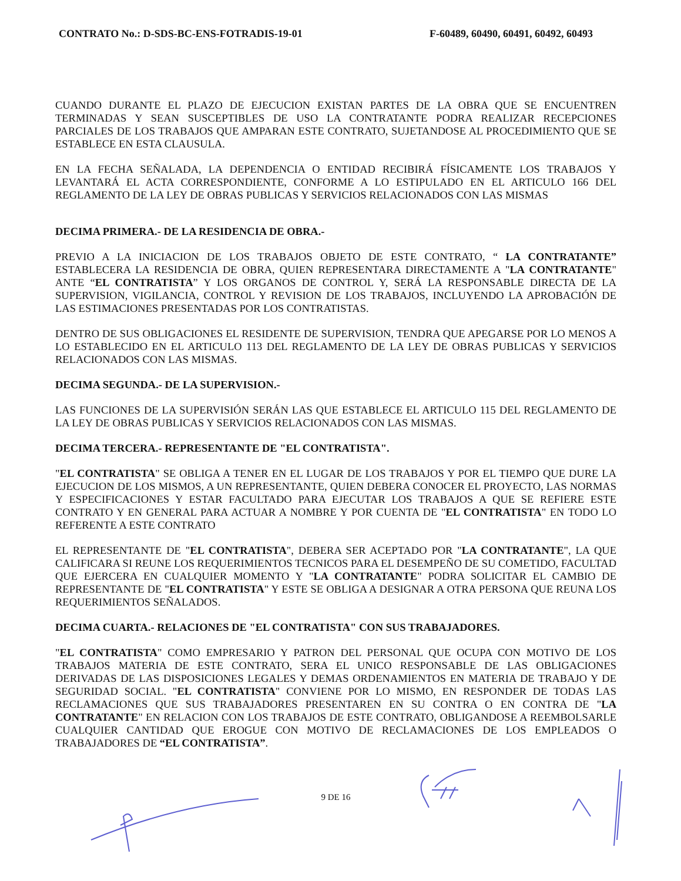CONTRATO No.: D-SDS-BC-ENS-FOTRADIS-19-01 F-60489, 60490, 60491, 60492, 60493
CUANDO DURANTE EL PLAZO DE EJECUCION EXISTAN PARTES DE LA OBRA QUE SE ENCUENTREN TERMINADAS Y SEAN SUSCEPTIBLES DE USO LA CONTRATANTE PODRA REALIZAR RECEPCIONES PARCIALES DE LOS TRABAJOS QUE AMPARAN ESTE CONTRATO, SUJETANDOSE AL PROCEDIMIENTO QUE SE ESTABLECE EN ESTA CLAUSULA.
EN LA FECHA SEÑALADA, LA DEPENDENCIA O ENTIDAD RECIBIRÁ FÍSICAMENTE LOS TRABAJOS Y LEVANTARÁ EL ACTA CORRESPONDIENTE, CONFORME A LO ESTIPULADO EN EL ARTICULO 166 DEL REGLAMENTO DE LA LEY DE OBRAS PUBLICAS Y SERVICIOS RELACIONADOS CON LAS MISMAS
DECIMA PRIMERA.- DE LA RESIDENCIA DE OBRA.-
PREVIO A LA INICIACION DE LOS TRABAJOS OBJETO DE ESTE CONTRATO, “ LA CONTRATANTE” ESTABLECERA LA RESIDENCIA DE OBRA, QUIEN REPRESENTARA DIRECTAMENTE A "LA CONTRATANTE" ANTE “EL CONTRATISTA” Y LOS ORGANOS DE CONTROL Y, SERÁ LA RESPONSABLE DIRECTA DE LA SUPERVISION, VIGILANCIA, CONTROL Y REVISION DE LOS TRABAJOS, INCLUYENDO LA APROBACIÓN DE LAS ESTIMACIONES PRESENTADAS POR LOS CONTRATISTAS.
DENTRO DE SUS OBLIGACIONES EL RESIDENTE DE SUPERVISION, TENDRA QUE APEGARSE POR LO MENOS A LO ESTABLECIDO EN EL ARTICULO 113 DEL REGLAMENTO DE LA LEY DE OBRAS PUBLICAS Y SERVICIOS RELACIONADOS CON LAS MISMAS.
DECIMA SEGUNDA.- DE LA SUPERVISION.-
LAS FUNCIONES DE LA SUPERVISIÓN SERÁN LAS QUE ESTABLECE EL ARTICULO 115 DEL REGLAMENTO DE LA LEY DE OBRAS PUBLICAS Y SERVICIOS RELACIONADOS CON LAS MISMAS.
DECIMA TERCERA.- REPRESENTANTE DE "EL CONTRATISTA".
"EL CONTRATISTA" SE OBLIGA A TENER EN EL LUGAR DE LOS TRABAJOS Y POR EL TIEMPO QUE DURE LA EJECUCION DE LOS MISMOS, A UN REPRESENTANTE, QUIEN DEBERA CONOCER EL PROYECTO, LAS NORMAS Y ESPECIFICACIONES Y ESTAR FACULTADO PARA EJECUTAR LOS TRABAJOS A QUE SE REFIERE ESTE CONTRATO Y EN GENERAL PARA ACTUAR A NOMBRE Y POR CUENTA DE "EL CONTRATISTA" EN TODO LO REFERENTE A ESTE CONTRATO
EL REPRESENTANTE DE "EL CONTRATISTA", DEBERA SER ACEPTADO POR "LA CONTRATANTE", LA QUE CALIFICARA SI REUNE LOS REQUERIMIENTOS TECNICOS PARA EL DESEMPEÑO DE SU COMETIDO, FACULTAD QUE EJERCERA EN CUALQUIER MOMENTO Y "LA CONTRATANTE" PODRA SOLICITAR EL CAMBIO DE REPRESENTANTE DE "EL CONTRATISTA" Y ESTE SE OBLIGA A DESIGNAR A OTRA PERSONA QUE REUNA LOS REQUERIMIENTOS SEÑALADOS.
DECIMA CUARTA.- RELACIONES DE "EL CONTRATISTA" CON SUS TRABAJADORES.
"EL CONTRATISTA" COMO EMPRESARIO Y PATRON DEL PERSONAL QUE OCUPA CON MOTIVO DE LOS TRABAJOS MATERIA DE ESTE CONTRATO, SERA EL UNICO RESPONSABLE DE LAS OBLIGACIONES DERIVADAS DE LAS DISPOSICIONES LEGALES Y DEMAS ORDENAMIENTOS EN MATERIA DE TRABAJO Y DE SEGURIDAD SOCIAL. "EL CONTRATISTA" CONVIENE POR LO MISMO, EN RESPONDER DE TODAS LAS RECLAMACIONES QUE SUS TRABAJADORES PRESENTAREN EN SU CONTRA O EN CONTRA DE "LA CONTRATANTE" EN RELACION CON LOS TRABAJOS DE ESTE CONTRATO, OBLIGANDOSE A REEMBOLSARLE CUALQUIER CANTIDAD QUE EROGUE CON MOTIVO DE RECLAMACIONES DE LOS EMPLEADOS O TRABAJADORES DE “EL CONTRATISTA”.
9 DE 16